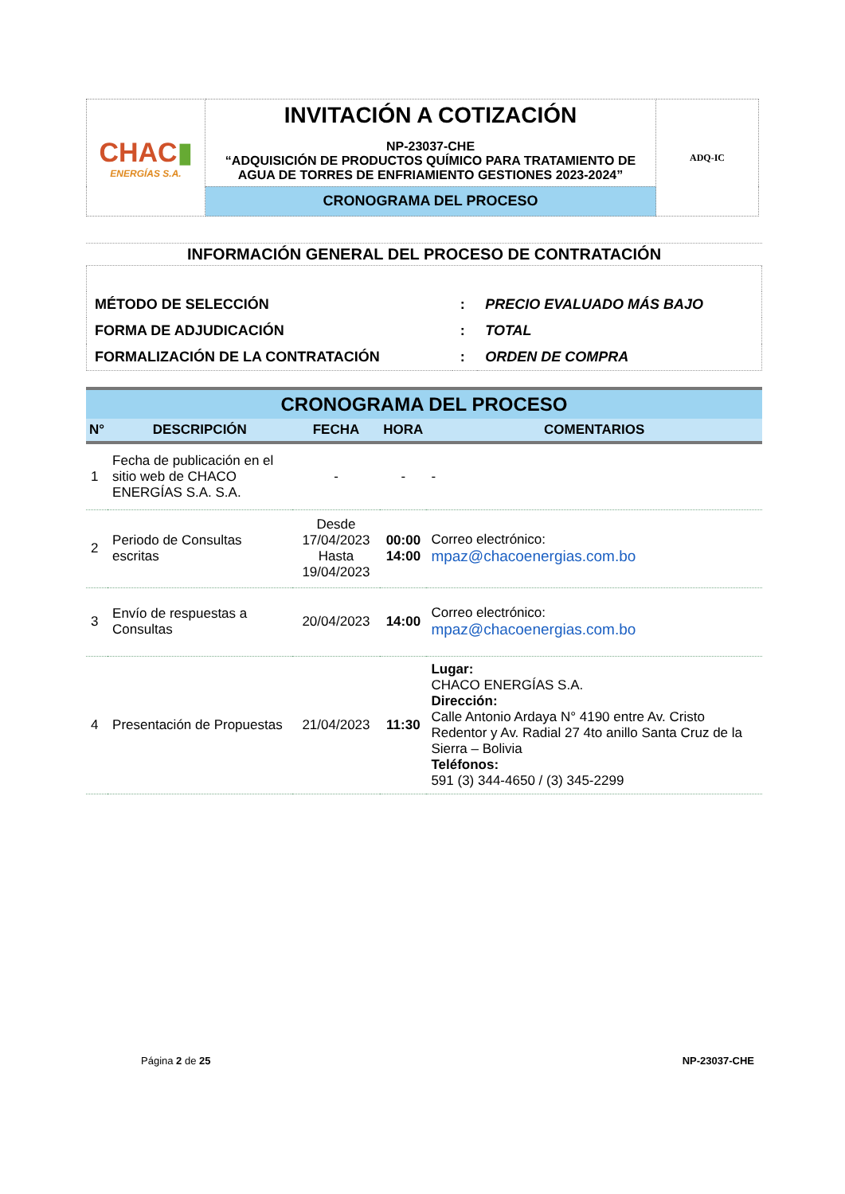| CHAC ▮ ENERGÍAS S.A. | INVITACIÓN A COTIZACIÓN NP-23037-CHE “ADQUISICIÓN DE PRODUCTOS QUÍMICO PARA TRATAMIENTO DE AGUA DE TORRES DE ENFRIAMIENTO GESTIONES 2023-2024” | ADQ-IC |
| | CRONOGRAMA DEL PROCESO | |
INFORMACIÓN GENERAL DEL PROCESO DE CONTRATACIÓN
| MÉTODO DE SELECCIÓN | : | PRECIO EVALUADO MÁS BAJO |
| FORMA DE ADJUDICACIÓN | : | TOTAL |
| FORMALIZACIÓN DE LA CONTRATACIÓN | : | ORDEN DE COMPRA |
| CRONOGRAMA DEL PROCESO | | | | |
| --- | --- | --- | --- | --- |
| N° | DESCRIPCIÓN | FECHA | HORA | COMENTARIOS |
| 1 | Fecha de publicación en el sitio web de CHACO ENERGÍAS S.A. S.A. | - | - | - |
| 2 | Periodo de Consultas escritas | Desde 17/04/2023 Hasta 19/04/2023 | 00:00 14:00 | Correo electrónico: mpaz@chacoenergias.com.bo |
| 3 | Envío de respuestas a Consultas | 20/04/2023 | 14:00 | Correo electrónico: mpaz@chacoenergias.com.bo |
| 4 | Presentación de Propuestas | 21/04/2023 | 11:30 | Lugar: CHACO ENERGÍAS S.A. Dirección: Calle Antonio Ardaya N° 4190 entre Av. Cristo Redentor y Av. Radial 27 4to anillo Santa Cruz de la Sierra – Bolivia Teléfonos: 591 (3) 344-4650 / (3) 345-2299 |
Página 2 de 25 NP-23037-CHE